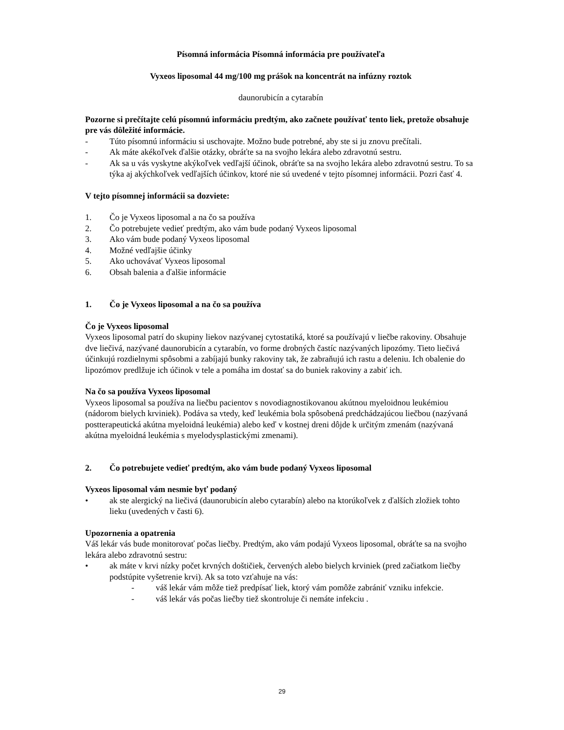Písomná informácia Písomná informácia pre používateľa
Vyxeos liposomal 44 mg/100 mg prášok na koncentrát na infúzny roztok
daunorubicín a cytarabín
Pozorne si prečítajte celú písomnú informáciu predtým, ako začnete používať tento liek, pretože obsahuje pre vás dôležité informácie.
- Túto písomnú informáciu si uschovajte. Možno bude potrebné, aby ste si ju znovu prečítali.
- Ak máte akékoľvek ďalšie otázky, obráťte sa na svojho lekára alebo zdravotnú sestru.
- Ak sa u vás vyskytne akýkoľvek vedľajší účinok, obráťte sa na svojho lekára alebo zdravotnú sestru. To sa týka aj akýchkoľvek vedľajších účinkov, ktoré nie sú uvedené v tejto písomnej informácii. Pozri časť 4.
V tejto písomnej informácii sa dozviete:
1. Čo je Vyxeos liposomal a na čo sa používa
2. Čo potrebujete vedieť predtým, ako vám bude podaný Vyxeos liposomal
3. Ako vám bude podaný Vyxeos liposomal
4. Možné vedľajšie účinky
5. Ako uchovávať Vyxeos liposomal
6. Obsah balenia a ďalšie informácie
1. Čo je Vyxeos liposomal a na čo sa používa
Čo je Vyxeos liposomal
Vyxeos liposomal patrí do skupiny liekov nazývanej cytostatiká, ktoré sa používajú v liečbe rakoviny. Obsahuje dve liečivá, nazývané daunorubicín a cytarabín, vo forme drobných častíc nazývaných lipozómy. Tieto liečivá účinkujú rozdielnymi spôsobmi a zabíjajú bunky rakoviny tak, že zabraňujú ich rastu a deleniu. Ich obalenie do lipozómov predlžuje ich účinok v tele a pomáha im dostať sa do buniek rakoviny a zabiť ich.
Na čo sa používa Vyxeos liposomal
Vyxeos liposomal sa používa na liečbu pacientov s novodiagnostikovanou akútnou myeloidnou leukémiou (nádorom bielych krviniek). Podáva sa vtedy, keď leukémia bola spôsobená predchádzajúcou liečbou (nazývaná postterapeutická akútna myeloidná leukémia) alebo keď v kostnej dreni dôjde k určitým zmenám (nazývaná akútna myeloidná leukémia s myelodysplastickými zmenami).
2. Čo potrebujete vedieť predtým, ako vám bude podaný Vyxeos liposomal
Vyxeos liposomal vám nesmie byť podaný
• ak ste alergický na liečivá (daunorubicín alebo cytarabín) alebo na ktorúkoľvek z ďalších zložiek tohto lieku (uvedených v časti 6).
Upozornenia a opatrenia
Váš lekár vás bude monitorovať počas liečby. Predtým, ako vám podajú Vyxeos liposomal, obráťte sa na svojho lekára alebo zdravotnú sestru:
• ak máte v krvi nízky počet krvných doštičiek, červených alebo bielych krviniek (pred začiatkom liečby podstúpite vyšetrenie krvi). Ak sa toto vzťahuje na vás:
- váš lekár vám môže tiež predpísať liek, ktorý vám pomôže zabrániť vzniku infekcie.
- váš lekár vás počas liečby tiež skontroluje či nemáte infekciu .
29